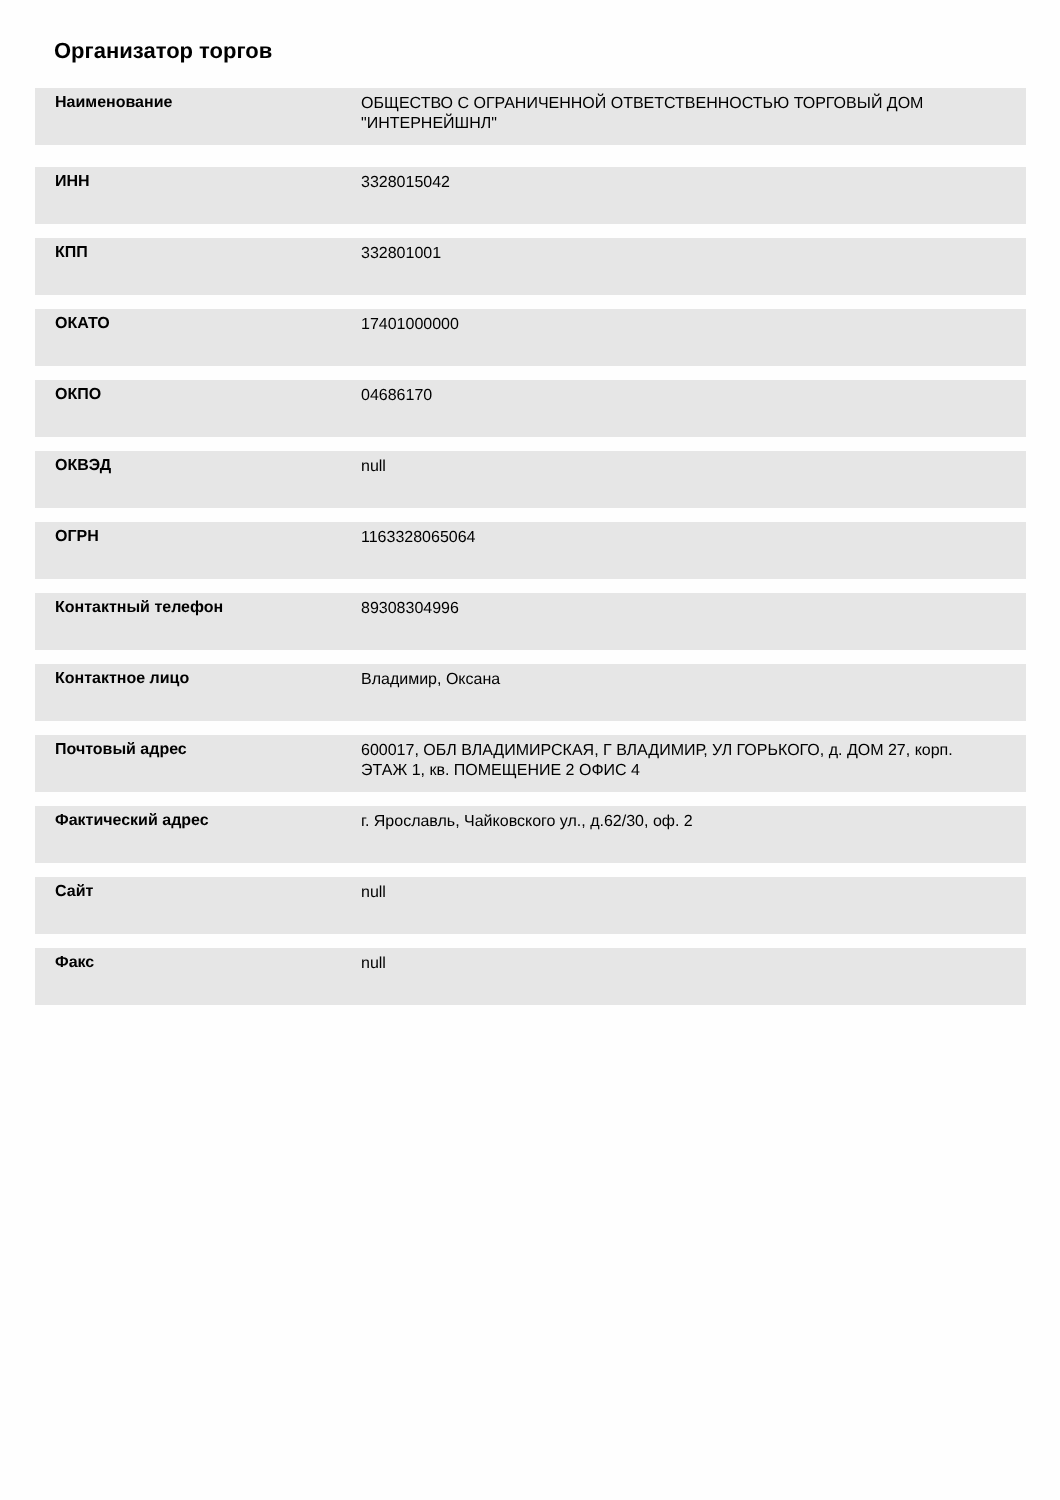Организатор торгов
Наименование
ОБЩЕСТВО С ОГРАНИЧЕННОЙ ОТВЕТСТВЕННОСТЬЮ ТОРГОВЫЙ ДОМ "ИНТЕРНЕЙШНЛ"
ИНН
3328015042
КПП
332801001
ОКАТО
17401000000
ОКПО
04686170
ОКВЭД
null
ОГРН
1163328065064
Контактный телефон
89308304996
Контактное лицо
Владимир, Оксана
Почтовый адрес
600017, ОБЛ ВЛАДИМИРСКАЯ, Г ВЛАДИМИР, УЛ ГОРЬКОГО, д. ДОМ 27, корп. ЭТАЖ 1, кв. ПОМЕЩЕНИЕ 2 ОФИС 4
Фактический адрес
г. Ярославль, Чайковского ул., д.62/30, оф. 2
Сайт
null
Факс
null